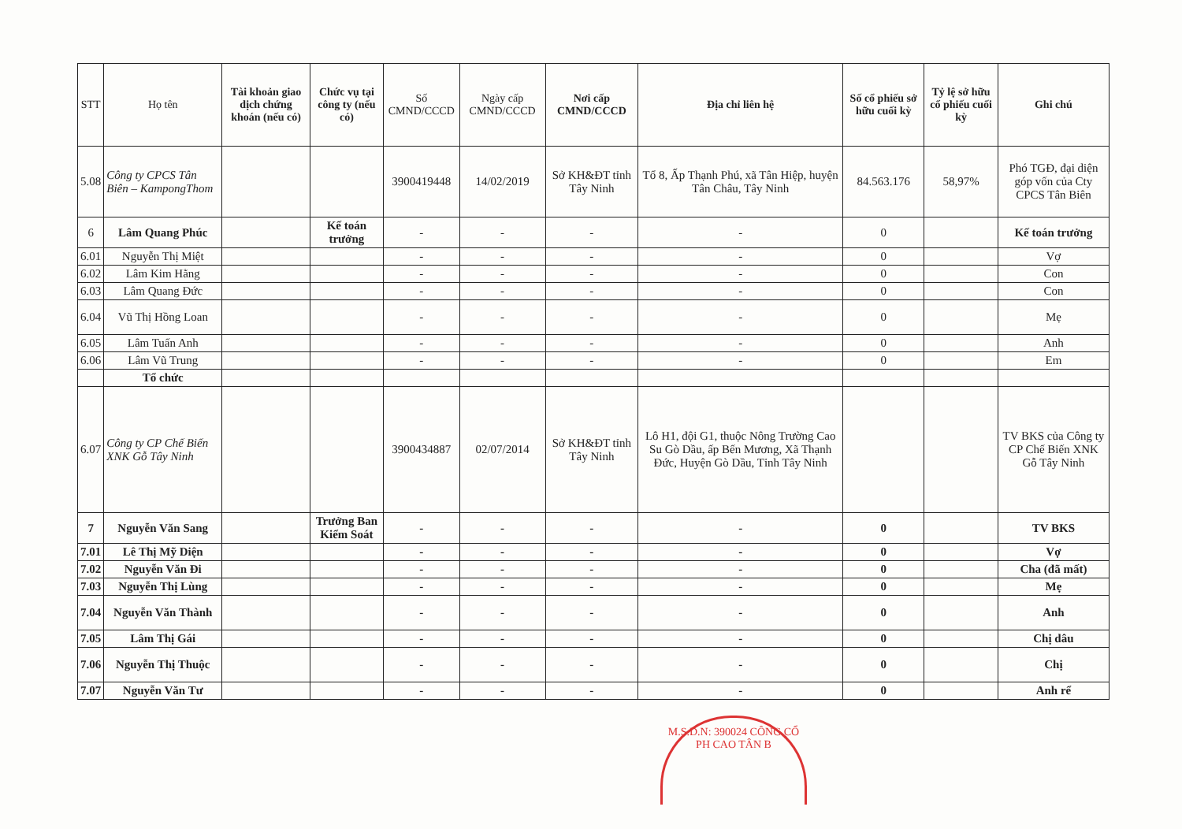| STT | Họ tên | Tài khoản giao dịch chứng khoán (nếu có) | Chức vụ tại công ty (nếu có) | Số CMND/CCCD | Ngày cấp CMND/CCCD | Nơi cấp CMND/CCCD | Địa chỉ liên hệ | Số cổ phiếu sở hữu cuối kỳ | Tỷ lệ sở hữu cổ phiếu cuối kỳ | Ghi chú |
| --- | --- | --- | --- | --- | --- | --- | --- | --- | --- | --- |
| 5.08 | Công ty CPCS Tân Biên – KampongThom | | | 3900419448 | 14/02/2019 | Sở KH&ĐT tỉnh Tây Ninh | Tổ 8, Ấp Thạnh Phú, xã Tân Hiệp, huyện Tân Châu, Tây Ninh | 84.563.176 | 58,97% | Phó TGĐ, đại diện góp vốn của Cty CPCS Tân Biên |
| 6 | Lâm Quang Phúc | | Kế toán trưởng | - | - | - | - | 0 | | Kế toán trưởng |
| 6.01 | Nguyễn Thị Miệt | | | - | - | - | - | 0 | | Vợ |
| 6.02 | Lâm Kim Hằng | | | - | - | - | - | 0 | | Con |
| 6.03 | Lâm Quang Đức | | | - | - | - | - | 0 | | Con |
| 6.04 | Vũ Thị Hồng Loan | | | - | - | - | - | 0 | | Mẹ |
| 6.05 | Lâm Tuấn Anh | | | - | - | - | - | 0 | | Anh |
| 6.06 | Lâm Vũ Trung | | | - | - | - | - | 0 | | Em |
| | Tổ chức | | | | | | | | | |
| 6.07 | Công ty CP Chế Biến XNK Gỗ Tây Ninh | | | 3900434887 | 02/07/2014 | Sở KH&ĐT tỉnh Tây Ninh | Lô H1, đội G1, thuộc Nông Trường Cao Su Gò Dầu, ấp Bến Mương, Xã Thạnh Đức, Huyện Gò Dầu, Tỉnh Tây Ninh | | | TV BKS của Công ty CP Chế Biến XNK Gỗ Tây Ninh |
| 7 | Nguyễn Văn Sang | | Trưởng Ban Kiểm Soát | - | - | - | - | 0 | | TV BKS |
| 7.01 | Lê Thị Mỹ Diện | | | - | - | - | - | 0 | | Vợ |
| 7.02 | Nguyễn Văn Đi | | | - | - | - | - | 0 | | Cha (đã mất) |
| 7.03 | Nguyễn Thị Lùng | | | - | - | - | - | 0 | | Mẹ |
| 7.04 | Nguyễn Văn Thành | | | - | - | - | - | 0 | | Anh |
| 7.05 | Lâm Thị Gái | | | - | - | - | - | 0 | | Chị dâu |
| 7.06 | Nguyễn Thị Thuộc | | | - | - | - | - | 0 | | Chị |
| 7.07 | Nguyễn Văn Tư | | | - | - | - | - | 0 | | Anh rể |
M.S.D.N: 390024 CÔNG CỔ PH CAO TÂN B